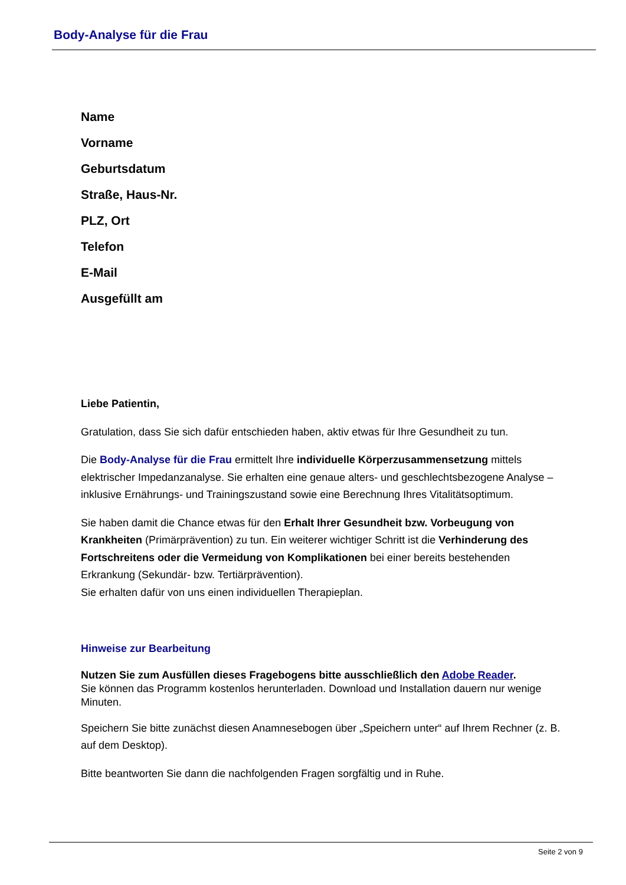Body-Analyse für die Frau
Name
Vorname
Geburtsdatum
Straße, Haus-Nr.
PLZ, Ort
Telefon
E-Mail
Ausgefüllt am
Liebe Patientin,
Gratulation, dass Sie sich dafür entschieden haben, aktiv etwas für Ihre Gesundheit zu tun.
Die Body-Analyse für die Frau ermittelt Ihre individuelle Körperzusammensetzung mittels elektrischer Impedanzanalyse. Sie erhalten eine genaue alters- und geschlechtsbezogene Analyse – inklusive Ernährungs- und Trainingszustand sowie eine Berechnung Ihres Vitalitätsoptimum.
Sie haben damit die Chance etwas für den Erhalt Ihrer Gesundheit bzw. Vorbeugung von Krankheiten (Primärprävention) zu tun. Ein weiterer wichtiger Schritt ist die Verhinderung des Fortschreitens oder die Vermeidung von Komplikationen bei einer bereits bestehenden Erkrankung (Sekundär- bzw. Tertiärprävention).
Sie erhalten dafür von uns einen individuellen Therapieplan.
Hinweise zur Bearbeitung
Nutzen Sie zum Ausfüllen dieses Fragebogens bitte ausschließlich den Adobe Reader.
Sie können das Programm kostenlos herunterladen. Download und Installation dauern nur wenige Minuten.
Speichern Sie bitte zunächst diesen Anamnesebogen über „Speichern unter“ auf Ihrem Rechner (z. B. auf dem Desktop).
Bitte beantworten Sie dann die nachfolgenden Fragen sorgfältig und in Ruhe.
Seite 2 von 9